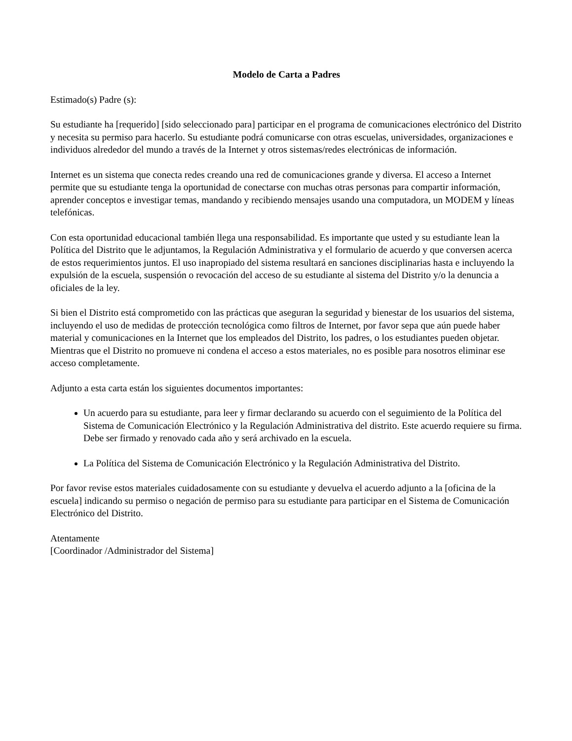Modelo de Carta a Padres
Estimado(s) Padre (s):
Su estudiante ha [requerido] [sido seleccionado para] participar en el programa de comunicaciones electrónico del Distrito y necesita su permiso para hacerlo. Su estudiante podrá comunicarse con otras escuelas, universidades, organizaciones e individuos alrededor del mundo a través de la Internet y otros sistemas/redes electrónicas de información.
Internet es un sistema que conecta redes creando una red de comunicaciones grande y diversa. El acceso a Internet permite que su estudiante tenga la oportunidad de conectarse con muchas otras personas para compartir información, aprender conceptos e investigar temas, mandando y recibiendo mensajes usando una computadora, un MODEM y líneas telefónicas.
Con esta oportunidad educacional también llega una responsabilidad. Es importante que usted y su estudiante lean la Política del Distrito que le adjuntamos, la Regulación Administrativa y el formulario de acuerdo y que conversen acerca de estos requerimientos juntos. El uso inapropiado del sistema resultará en sanciones disciplinarias hasta e incluyendo la expulsión de la escuela, suspensión o revocación del acceso de su estudiante al sistema del Distrito y/o la denuncia a oficiales de la ley.
Si bien el Distrito está comprometido con las prácticas que aseguran la seguridad y bienestar de los usuarios del sistema, incluyendo el uso de medidas de protección tecnológica como filtros de Internet, por favor sepa que aún puede haber material y comunicaciones en la Internet que los empleados del Distrito, los padres, o los estudiantes pueden objetar. Mientras que el Distrito no promueve ni condena el acceso a estos materiales, no es posible para nosotros eliminar ese acceso completamente.
Adjunto a esta carta están los siguientes documentos importantes:
Un acuerdo para su estudiante, para leer y firmar declarando su acuerdo con el seguimiento de la Política del Sistema de Comunicación Electrónico y la Regulación Administrativa del distrito. Este acuerdo requiere su firma. Debe ser firmado y renovado cada año y será archivado en la escuela.
La Política del Sistema de Comunicación Electrónico y la Regulación Administrativa del Distrito.
Por favor revise estos materiales cuidadosamente con su estudiante y devuelva el acuerdo adjunto a la [oficina de la escuela] indicando su permiso o negación de permiso para su estudiante para participar en el Sistema de Comunicación Electrónico del Distrito.
Atentamente
[Coordinador /Administrador del Sistema]